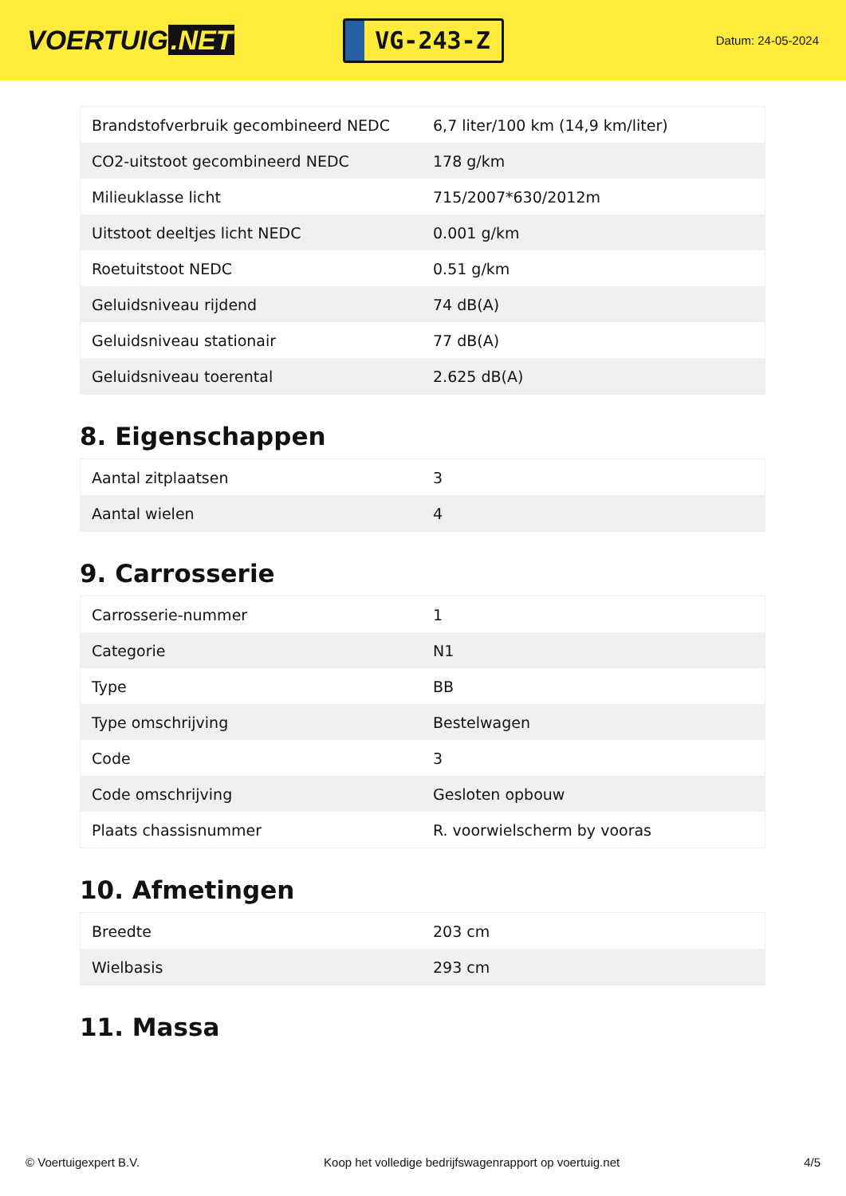VOERTUIG.NET
VG-243-Z
Datum: 24-05-2024
| Brandstofverbruik gecombineerd NEDC | 6,7 liter/100 km (14,9 km/liter) |
| CO2-uitstoot gecombineerd NEDC | 178 g/km |
| Milieuklasse licht | 715/2007*630/2012m |
| Uitstoot deeltjes licht NEDC | 0.001 g/km |
| Roetuitstoot NEDC | 0.51 g/km |
| Geluidsniveau rijdend | 74 dB(A) |
| Geluidsniveau stationair | 77 dB(A) |
| Geluidsniveau toerental | 2.625 dB(A) |
8. Eigenschappen
| Aantal zitplaatsen | 3 |
| Aantal wielen | 4 |
9. Carrosserie
| Carrosserie-nummer | 1 |
| Categorie | N1 |
| Type | BB |
| Type omschrijving | Bestelwagen |
| Code | 3 |
| Code omschrijving | Gesloten opbouw |
| Plaats chassisnummer | R. voorwielscherm by vooras |
10. Afmetingen
| Breedte | 203 cm |
| Wielbasis | 293 cm |
11. Massa
© Voertuigexpert B.V. Koop het volledige bedrijfswagenrapport op voertuig.net 4/5